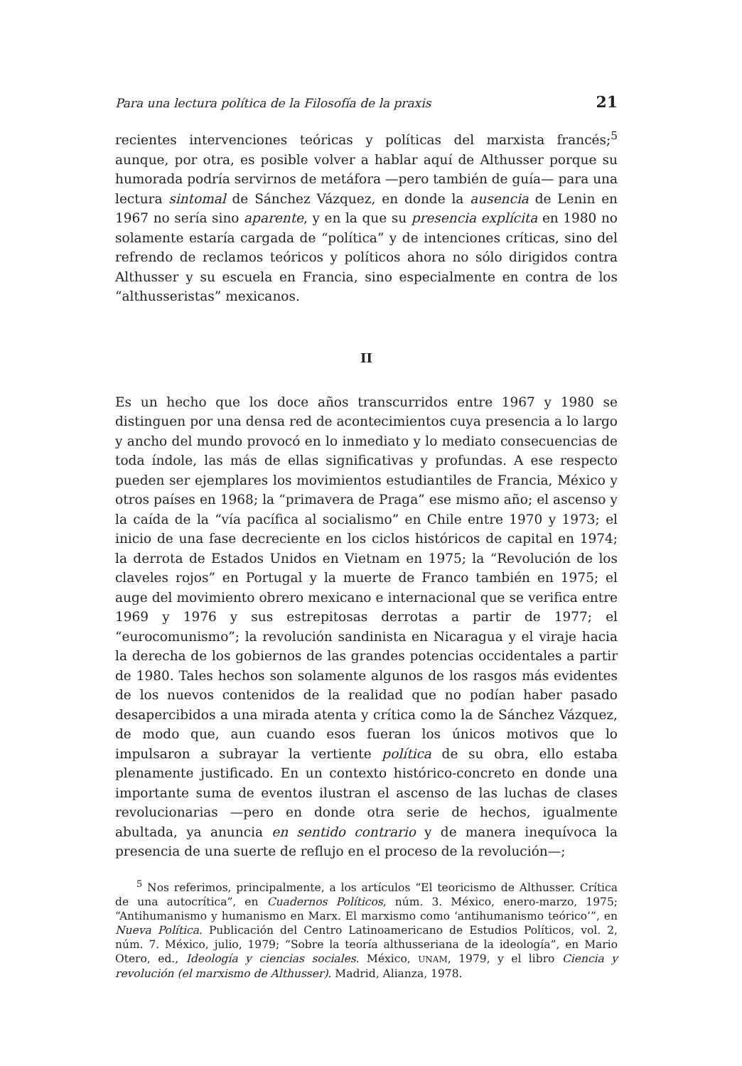Para una lectura política de la Filosofía de la praxis 21
recientes intervenciones teóricas y políticas del marxista francés;<sup>5</sup> aunque, por otra, es posible volver a hablar aquí de Althusser porque su humorada podría servirnos de metáfora —pero también de guía— para una lectura sintomal de Sánchez Vázquez, en donde la ausencia de Lenin en 1967 no sería sino aparente, y en la que su presencia explícita en 1980 no solamente estaría cargada de “política” y de intenciones críticas, sino del refrendo de reclamos teóricos y políticos ahora no sólo dirigidos contra Althusser y su escuela en Francia, sino especialmente en contra de los “althusseristas” mexicanos.
II
Es un hecho que los doce años transcurridos entre 1967 y 1980 se distinguen por una densa red de acontecimientos cuya presencia a lo largo y ancho del mundo provocó en lo inmediato y lo mediato consecuencias de toda índole, las más de ellas significativas y profundas. A ese respecto pueden ser ejemplares los movimientos estudiantiles de Francia, México y otros países en 1968; la “primavera de Praga” ese mismo año; el ascenso y la caída de la “vía pacífica al socialismo” en Chile entre 1970 y 1973; el inicio de una fase decreciente en los ciclos históricos de capital en 1974; la derrota de Estados Unidos en Vietnam en 1975; la “Revolución de los claveles rojos” en Portugal y la muerte de Franco también en 1975; el auge del movimiento obrero mexicano e internacional que se verifica entre 1969 y 1976 y sus estrepitosas derrotas a partir de 1977; el “eurocomunismo”; la revolución sandinista en Nicaragua y el viraje hacia la derecha de los gobiernos de las grandes potencias occidentales a partir de 1980. Tales hechos son solamente algunos de los rasgos más evidentes de los nuevos contenidos de la realidad que no podían haber pasado desapercibidos a una mirada atenta y crítica como la de Sánchez Vázquez, de modo que, aun cuando esos fueran los únicos motivos que lo impulsaron a subrayar la vertiente política de su obra, ello estaba plenamente justificado. En un contexto histórico-concreto en donde una importante suma de eventos ilustran el ascenso de las luchas de clases revolucionarias —pero en donde otra serie de hechos, igualmente abultada, ya anuncia en sentido contrario y de manera inequívoca la presencia de una suerte de reflujo en el proceso de la revolución—;
<sup>5</sup> Nos referimos, principalmente, a los artículos “El teoricismo de Althusser. Crítica de una autocrítica”, en Cuadernos Políticos, núm. 3. México, enero-marzo, 1975; “Antihumanismo y humanismo en Marx. El marxismo como ‘antihumanismo teórico’”, en Nueva Política. Publicación del Centro Latinoamericano de Estudios Políticos, vol. 2, núm. 7. México, julio, 1979; “Sobre la teoría althusseriana de la ideología”, en Mario Otero, ed., Ideología y ciencias sociales. México, UNAM, 1979, y el libro Ciencia y revolución (el marxismo de Althusser). Madrid, Alianza, 1978.